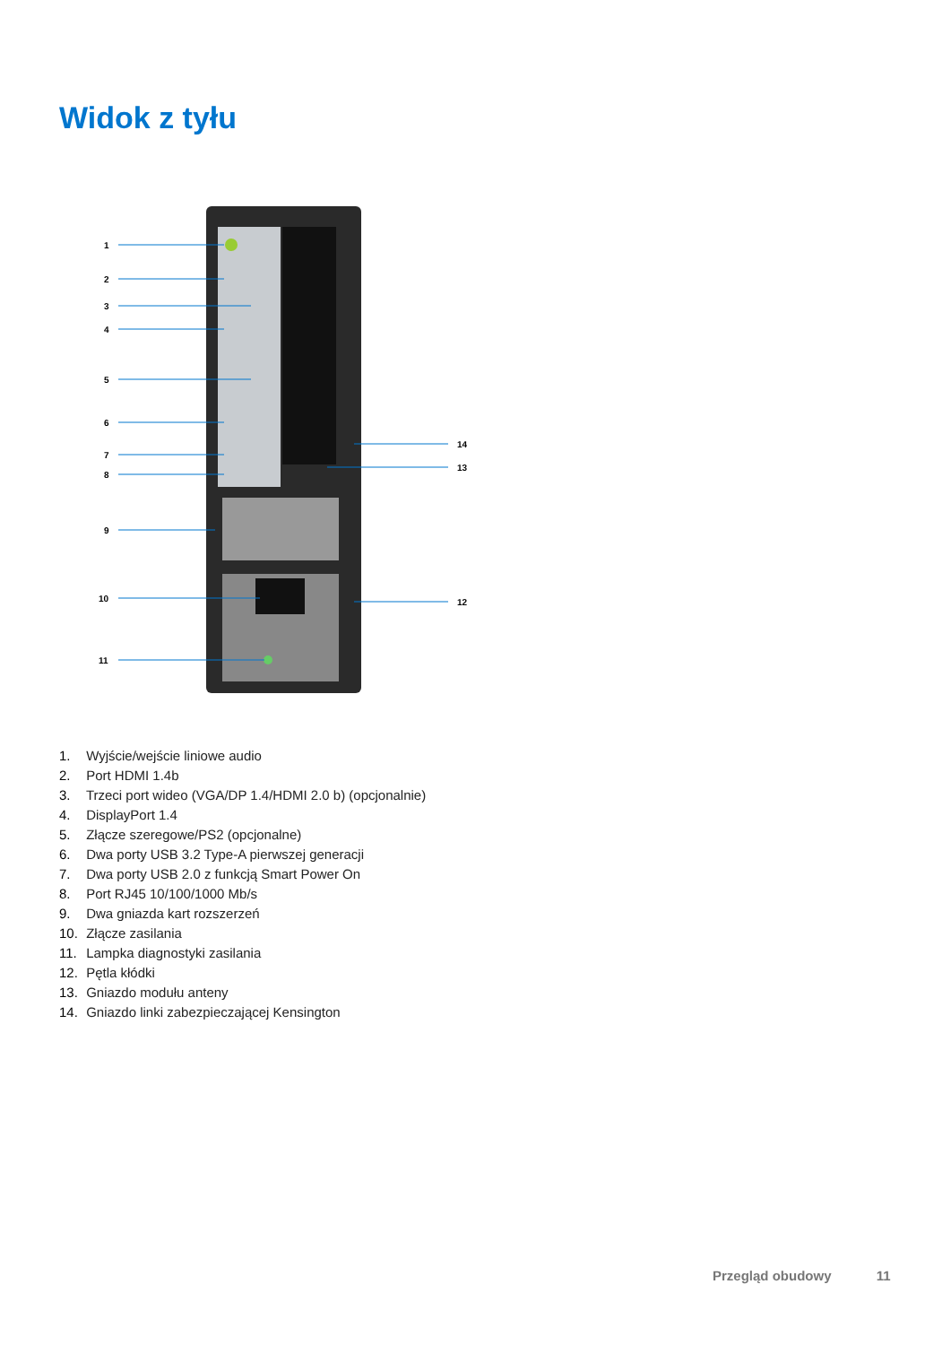Widok z tyłu
1
2
3
4
5
6
7
8
9
10
11
12
13
14
1. Wyjście/wejście liniowe audio
2. Port HDMI 1.4b
3. Trzeci port wideo (VGA/DP 1.4/HDMI 2.0 b) (opcjonalnie)
4. DisplayPort 1.4
5. Złącze szeregowe/PS2 (opcjonalne)
6. Dwa porty USB 3.2 Type-A pierwszej generacji
7. Dwa porty USB 2.0 z funkcją Smart Power On
8. Port RJ45 10/100/1000 Mb/s
9. Dwa gniazda kart rozszerzeń
10. Złącze zasilania
11. Lampka diagnostyki zasilania
12. Pętla kłódki
13. Gniazdo modułu anteny
14. Gniazdo linki zabezpieczającej Kensington
Przegląd obudowy 11